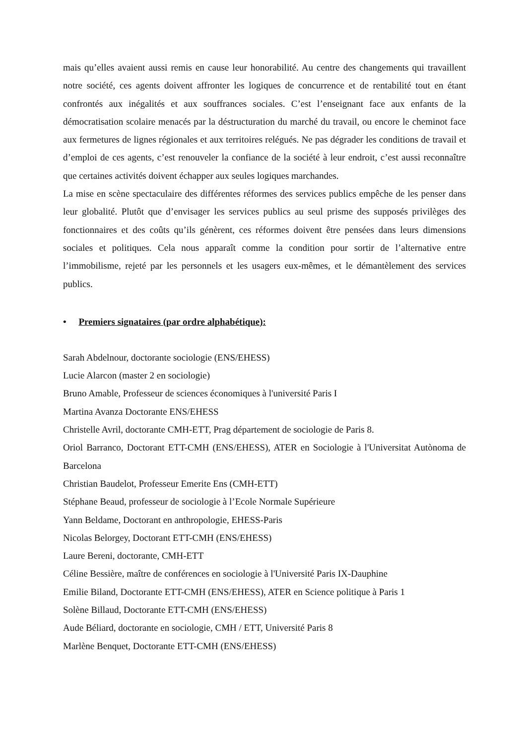mais qu’elles avaient aussi remis en cause leur honorabilité. Au centre des changements qui travaillent notre société, ces agents doivent affronter les logiques de concurrence et de rentabilité tout en étant confrontés aux inégalités et aux souffrances sociales. C’est l’enseignant face aux enfants de la démocratisation scolaire menacés par la déstructuration du marché du travail, ou encore le cheminot face aux fermetures de lignes régionales et aux territoires relégués. Ne pas dégrader les conditions de travail et d’emploi de ces agents, c’est renouveler la confiance de la société à leur endroit, c’est aussi reconnaître que certaines activités doivent échapper aux seules logiques marchandes.
La mise en scène spectaculaire des différentes réformes des services publics empêche de les penser dans leur globalité. Plutôt que d’envisager les services publics au seul prisme des supposés privilèges des fonctionnaires et des coûts qu’ils génèrent, ces réformes doivent être pensées dans leurs dimensions sociales et politiques. Cela nous apparaît comme la condition pour sortir de l’alternative entre l’immobilisme, rejeté par les personnels et les usagers eux-mêmes, et le démantèlement des services publics.
• Premiers signataires (par ordre alphabétique):
Sarah Abdelnour, doctorante sociologie (ENS/EHESS)
Lucie Alarcon (master 2 en sociologie)
Bruno Amable, Professeur de sciences économiques à l'université Paris I
Martina Avanza Doctorante ENS/EHESS
Christelle Avril, doctorante CMH-ETT, Prag département de sociologie de Paris 8.
Oriol Barranco, Doctorant ETT-CMH (ENS/EHESS), ATER en Sociologie à l'Universitat Autònoma de Barcelona
Christian Baudelot, Professeur Emerite Ens (CMH-ETT)
Stéphane Beaud, professeur de sociologie à l’Ecole Normale Supérieure
Yann Beldame, Doctorant en anthropologie, EHESS-Paris
Nicolas Belorgey, Doctorant ETT-CMH (ENS/EHESS)
Laure Bereni, doctorante, CMH-ETT
Céline Bessière, maître de conférences en sociologie à l'Université Paris IX-Dauphine
Emilie Biland, Doctorante ETT-CMH (ENS/EHESS), ATER en Science politique à Paris 1
Solène Billaud, Doctorante ETT-CMH (ENS/EHESS)
Aude Béliard, doctorante en sociologie, CMH / ETT, Université Paris 8
Marlène Benquet, Doctorante ETT-CMH (ENS/EHESS)